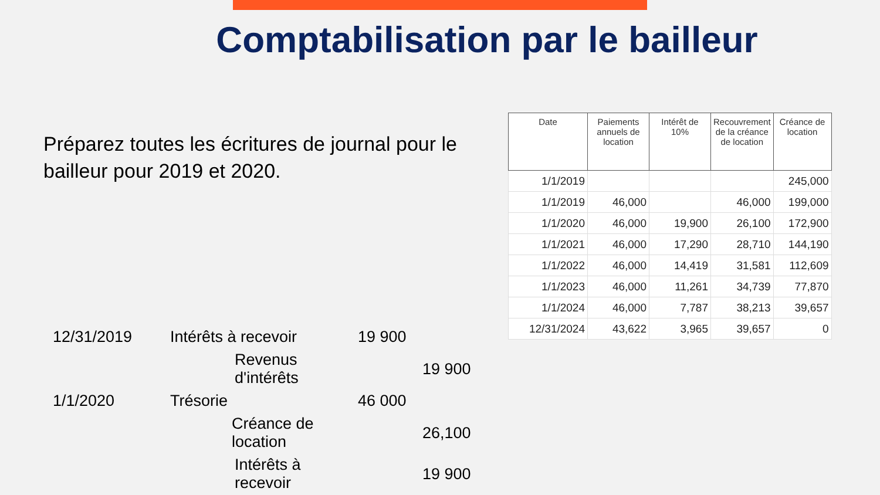Comptabilisation par le bailleur
Préparez toutes les écritures de journal pour le bailleur pour 2019 et 2020.
| Date | Paiements annuels de location | Intérêt de 10% | Recouvrement de la créance de location | Créance de location |
| --- | --- | --- | --- | --- |
| 1/1/2019 | | | | 245,000 |
| 1/1/2019 | 46,000 | | 46,000 | 199,000 |
| 1/1/2020 | 46,000 | 19,900 | 26,100 | 172,900 |
| 1/1/2021 | 46,000 | 17,290 | 28,710 | 144,190 |
| 1/1/2022 | 46,000 | 14,419 | 31,581 | 112,609 |
| 1/1/2023 | 46,000 | 11,261 | 34,739 | 77,870 |
| 1/1/2024 | 46,000 | 7,787 | 38,213 | 39,657 |
| 12/31/2024 | 43,622 | 3,965 | 39,657 | 0 |
| 12/31/2019 | Intérêts à recevoir | 19 900 | |
| | Revenus d'intérêts | | 19 900 |
| 1/1/2020 | Trésorie | 46 000 | |
| | Créance de location | | 26,100 |
| | Intérêts à recevoir | | 19 900 |